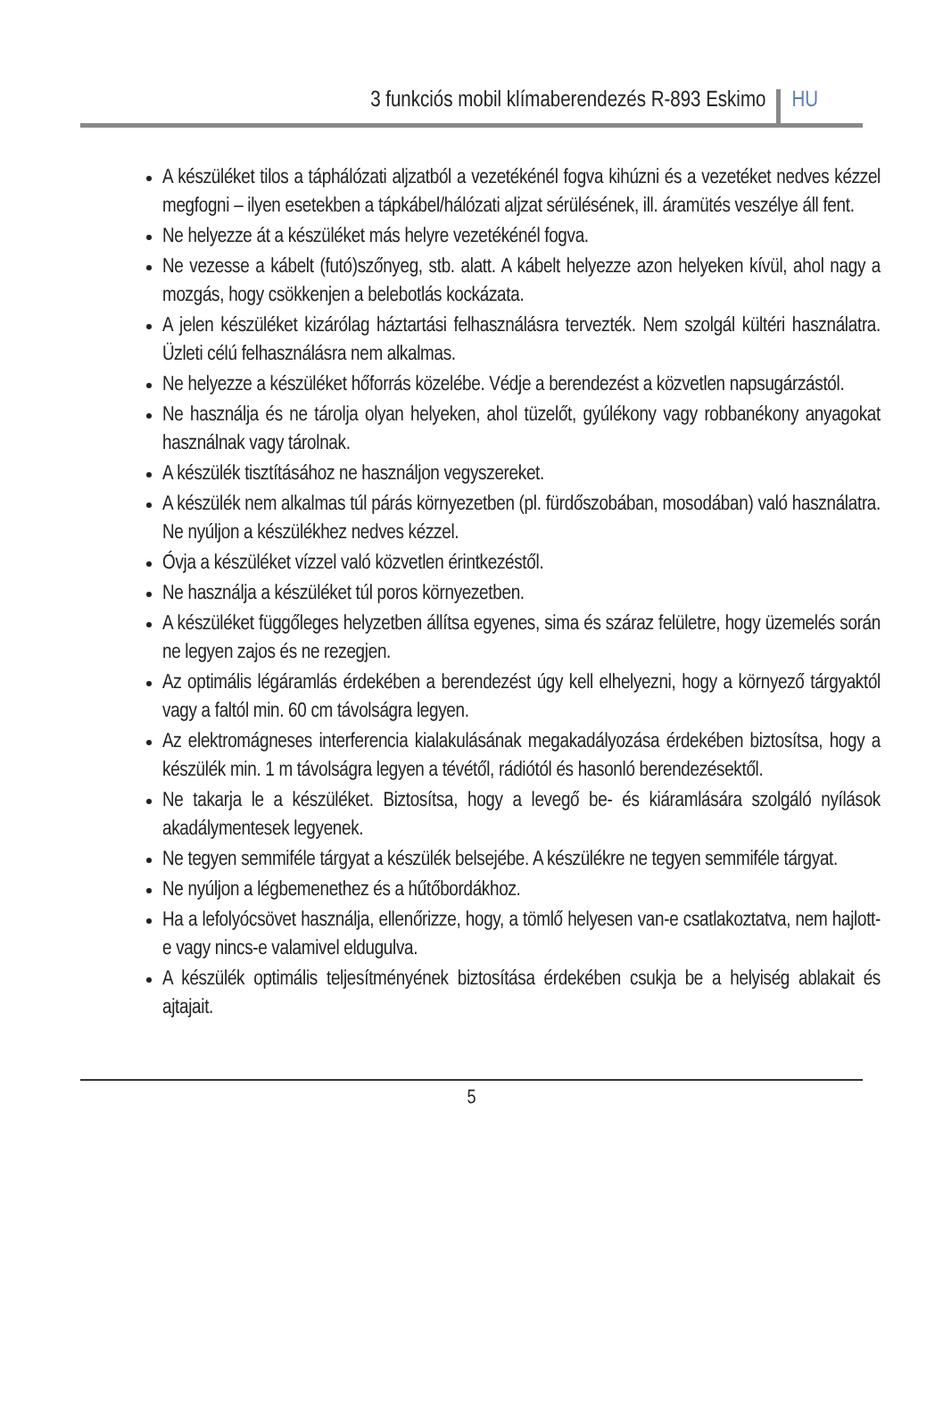3 funkciós mobil klímaberendezés R-893 Eskimo HU
A készüléket tilos a táphálózati aljzatból a vezetékénél fogva kihúzni és a vezetéket nedves kézzel megfogni – ilyen esetekben a tápkábel/hálózati aljzat sérülésének, ill. áramütés veszélye áll fent.
Ne helyezze át a készüléket más helyre vezetékénél fogva.
Ne vezesse a kábelt (futó)szőnyeg, stb. alatt. A kábelt helyezze azon helyeken kívül, ahol nagy a mozgás, hogy csökkenjen a belebotlás kockázata.
A jelen készüléket kizárólag háztartási felhasználásra tervezték. Nem szolgál kültéri használatra. Üzleti célú felhasználásra nem alkalmas.
Ne helyezze a készüléket hőforrás közelébe. Védje a berendezést a közvetlen napsugárzástól.
Ne használja és ne tárolja olyan helyeken, ahol tüzelőt, gyúlékony vagy robbanékony anyagokat használnak vagy tárolnak.
A készülék tisztításához ne használjon vegyszereket.
A készülék nem alkalmas túl párás környezetben (pl. fürdőszobában, mosodában) való használatra. Ne nyúljon a készülékhez nedves kézzel.
Óvja a készüléket vízzel való közvetlen érintkezéstől.
Ne használja a készüléket túl poros környezetben.
A készüléket függőleges helyzetben állítsa egyenes, sima és száraz felületre, hogy üzemelés során ne legyen zajos és ne rezegjen.
Az optimális légáramlás érdekében a berendezést úgy kell elhelyezni, hogy a környező tárgyaktól vagy a faltól min. 60 cm távolságra legyen.
Az elektromágneses interferencia kialakulásának megakadályozása érdekében biztosítsa, hogy a készülék min. 1 m távolságra legyen a tévétől, rádiótól és hasonló berendezésektől.
Ne takarja le a készüléket. Biztosítsa, hogy a levegő be- és kiáramlására szolgáló nyílások akadálymentesek legyenek.
Ne tegyen semmiféle tárgyat a készülék belsejébe. A készülékre ne tegyen semmiféle tárgyat.
Ne nyúljon a légbemenethez és a hűtőbordákhoz.
Ha a lefolyócsövet használja, ellenőrizze, hogy, a tömlő helyesen van-e csatlakoztatva, nem hajlott-e vagy nincs-e valamivel eldugulva.
A készülék optimális teljesítményének biztosítása érdekében csukja be a helyiség ablakait és ajtajait.
5